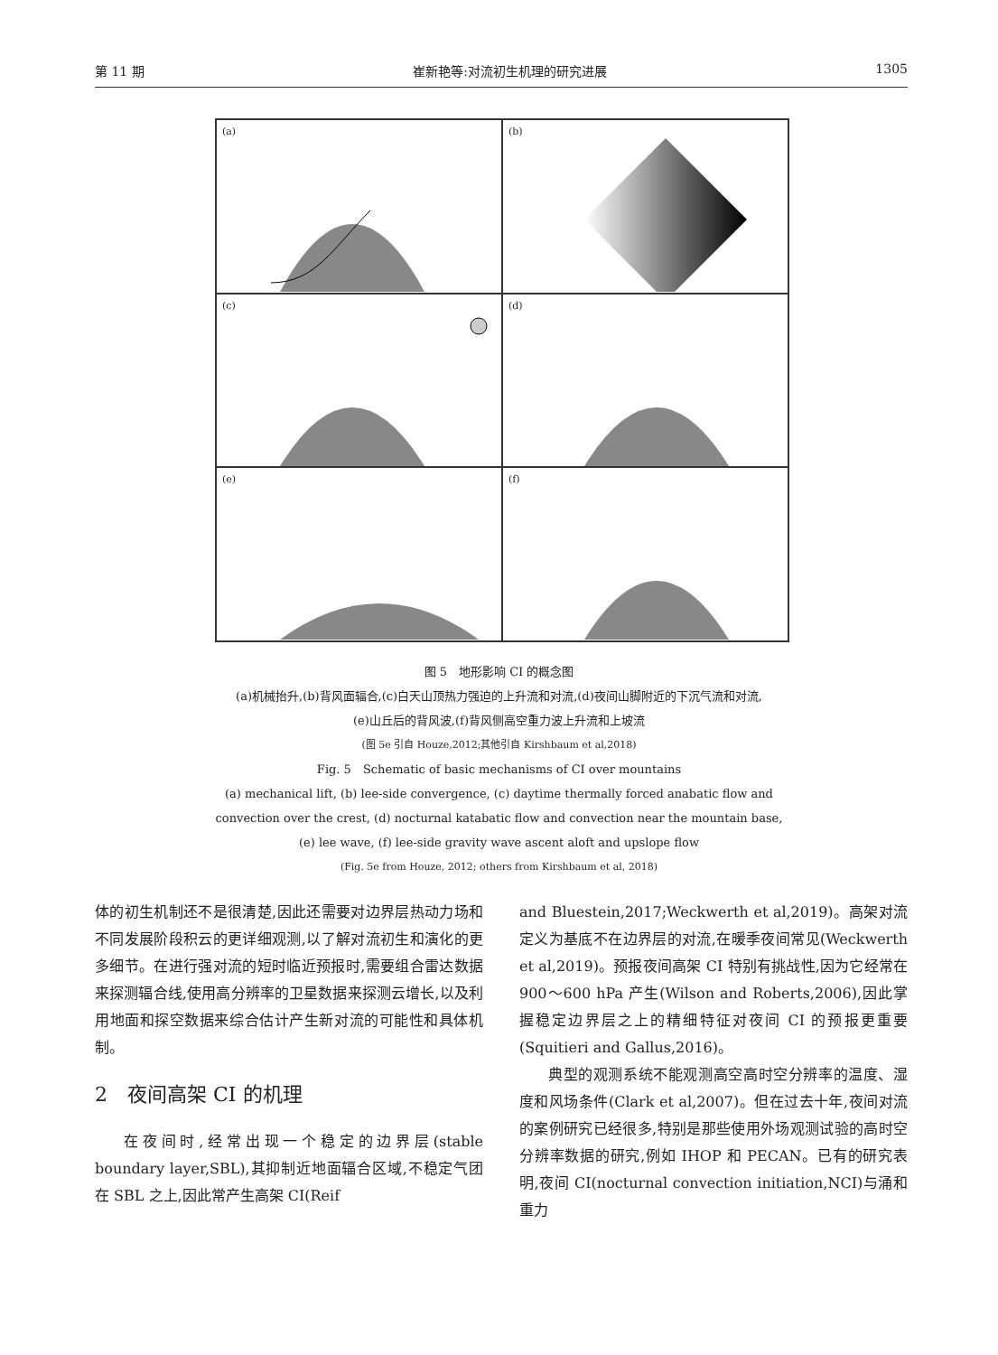第 11 期 崔新艳等:对流初生机理的研究进展 1305
(a)
(b)
(c)
(d)
(e)
(f)
图 5　地形影响 CI 的概念图
(a)机械抬升,(b)背风面辐合,(c)白天山顶热力强迫的上升流和对流,(d)夜间山脚附近的下沉气流和对流,
(e)山丘后的背风波,(f)背风侧高空重力波上升流和上坡流
(图 5e 引自 Houze,2012;其他引自 Kirshbaum et al,2018)
Fig. 5　Schematic of basic mechanisms of CI over mountains
(a) mechanical lift, (b) lee-side convergence, (c) daytime thermally forced anabatic flow and
convection over the crest, (d) nocturnal katabatic flow and convection near the mountain base,
(e) lee wave, (f) lee-side gravity wave ascent aloft and upslope flow
(Fig. 5e from Houze, 2012; others from Kirshbaum et al, 2018)
体的初生机制还不是很清楚,因此还需要对边界层热动力场和不同发展阶段积云的更详细观测,以了解对流初生和演化的更多细节。在进行强对流的短时临近预报时,需要组合雷达数据来探测辐合线,使用高分辨率的卫星数据来探测云增长,以及利用地面和探空数据来综合估计产生新对流的可能性和具体机制。
2　夜间高架 CI 的机理
在夜间时,经常出现一个稳定的边界层(stable boundary layer,SBL),其抑制近地面辐合区域,不稳定气团在 SBL 之上,因此常产生高架 CI(Reif
and Bluestein,2017;Weckwerth et al,2019)。高架对流定义为基底不在边界层的对流,在暖季夜间常见(Weckwerth et al,2019)。预报夜间高架 CI 特别有挑战性,因为它经常在 900～600 hPa 产生(Wilson and Roberts,2006),因此掌握稳定边界层之上的精细特征对夜间 CI 的预报更重要(Squitieri and Gallus,2016)。
典型的观测系统不能观测高空高时空分辨率的温度、湿度和风场条件(Clark et al,2007)。但在过去十年,夜间对流的案例研究已经很多,特别是那些使用外场观测试验的高时空分辨率数据的研究,例如 IHOP 和 PECAN。已有的研究表明,夜间 CI(nocturnal convection initiation,NCI)与涌和重力